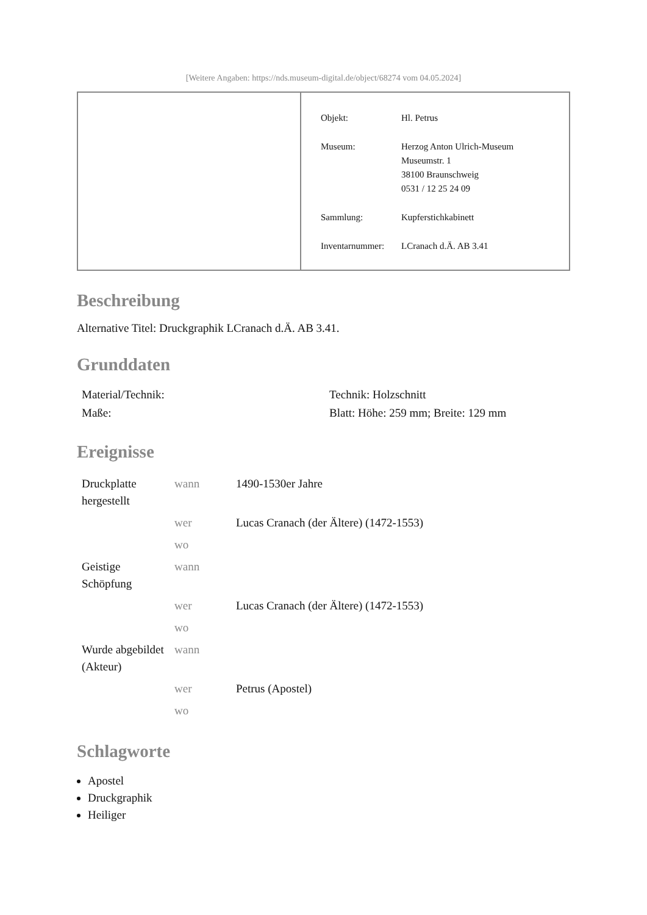[Weitere Angaben: https://nds.museum-digital.de/object/68274 vom 04.05.2024]
| Objekt: | Hl. Petrus |
| Museum: | Herzog Anton Ulrich-Museum Museumstr. 1 38100 Braunschweig 0531 / 12 25 24 09 |
| Sammlung: | Kupferstichkabinett |
| Inventarnummer: | LCranach d.Ä. AB 3.41 |
Beschreibung
Alternative Titel: Druckgraphik LCranach d.Ä. AB 3.41.
Grunddaten
| Material/Technik: | Technik: Holzschnitt |
| Maße: | Blatt: Höhe: 259 mm; Breite: 129 mm |
Ereignisse
| Druckplatte hergestellt | wann | 1490-1530er Jahre |
| | wer | Lucas Cranach (der Ältere) (1472-1553) |
| | wo | |
| Geistige Schöpfung | wann | |
| | wer | Lucas Cranach (der Ältere) (1472-1553) |
| | wo | |
| Wurde abgebildet (Akteur) | wann | |
| | wer | Petrus (Apostel) |
| | wo | |
Schlagworte
Apostel
Druckgraphik
Heiliger